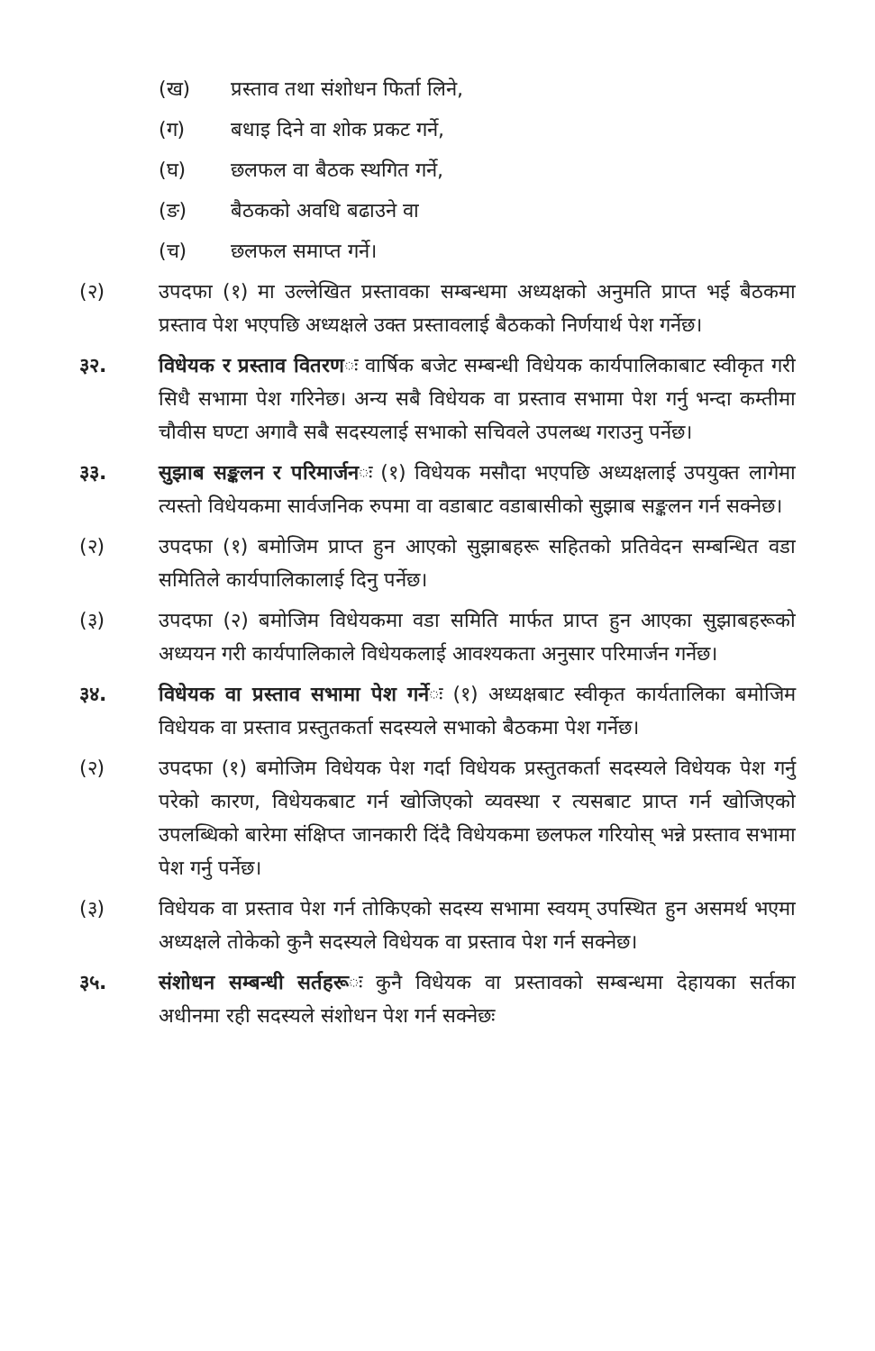(ख) प्रस्ताव तथा संशोधन फिर्ता लिने,
(ग) बधाइ दिने वा शोक प्रकट गर्ने,
(घ) छलफल वा बैठक स्थगित गर्ने,
(ङ) बैठकको अवधि बढाउने वा
(च) छलफल समाप्त गर्ने।
(२) उपदफा (१) मा उल्लेखित प्रस्तावका सम्बन्धमा अध्यक्षको अनुमति प्राप्त भई बैठकमा प्रस्ताव पेश भएपछि अध्यक्षले उक्त प्रस्तावलाई बैठकको निर्णयार्थ पेश गर्नेछ।
३२. विधेयक र प्रस्ताव वितरणः वार्षिक बजेट सम्बन्धी विधेयक कार्यपालिकाबाट स्वीकृत गरी सिधै सभामा पेश गरिनेछ। अन्य सबै विधेयक वा प्रस्ताव सभामा पेश गर्नु भन्दा कम्तीमा चौवीस घण्टा अगावै सबै सदस्यलाई सभाको सचिवले उपलब्ध गराउनु पर्नेछ।
३३. सुझाब सङ्कलन र परिमार्जनः (१) विधेयक मसौदा भएपछि अध्यक्षलाई उपयुक्त लागेमा त्यस्तो विधेयकमा सार्वजनिक रुपमा वा वडाबाट वडाबासीको सुझाब सङ्कलन गर्न सक्नेछ।
(२) उपदफा (१) बमोजिम प्राप्त हुन आएको सुझाबहरू सहितको प्रतिवेदन सम्बन्धित वडा समितिले कार्यपालिकालाई दिनु पर्नेछ।
(३) उपदफा (२) बमोजिम विधेयकमा वडा समिति मार्फत प्राप्त हुन आएका सुझाबहरूको अध्ययन गरी कार्यपालिकाले विधेयकलाई आवश्यकता अनुसार परिमार्जन गर्नेछ।
३४. विधेयक वा प्रस्ताव सभामा पेश गर्नेः (१) अध्यक्षबाट स्वीकृत कार्यतालिका बमोजिम विधेयक वा प्रस्ताव प्रस्तुतकर्ता सदस्यले सभाको बैठकमा पेश गर्नेछ।
(२) उपदफा (१) बमोजिम विधेयक पेश गर्दा विधेयक प्रस्तुतकर्ता सदस्यले विधेयक पेश गर्नु परेको कारण, विधेयकबाट गर्न खोजिएको व्यवस्था र त्यसबाट प्राप्त गर्न खोजिएको उपलब्धिको बारेमा संक्षिप्त जानकारी दिंदै विधेयकमा छलफल गरियोस् भन्ने प्रस्ताव सभामा पेश गर्नु पर्नेछ।
(३) विधेयक वा प्रस्ताव पेश गर्न तोकिएको सदस्य सभामा स्वयम् उपस्थित हुन असमर्थ भएमा अध्यक्षले तोकेको कुनै सदस्यले विधेयक वा प्रस्ताव पेश गर्न सक्नेछ।
३५. संशोधन सम्बन्धी सर्तहरूः कुनै विधेयक वा प्रस्तावको सम्बन्धमा देहायका सर्तका अधीनमा रही सदस्यले संशोधन पेश गर्न सक्नेछः